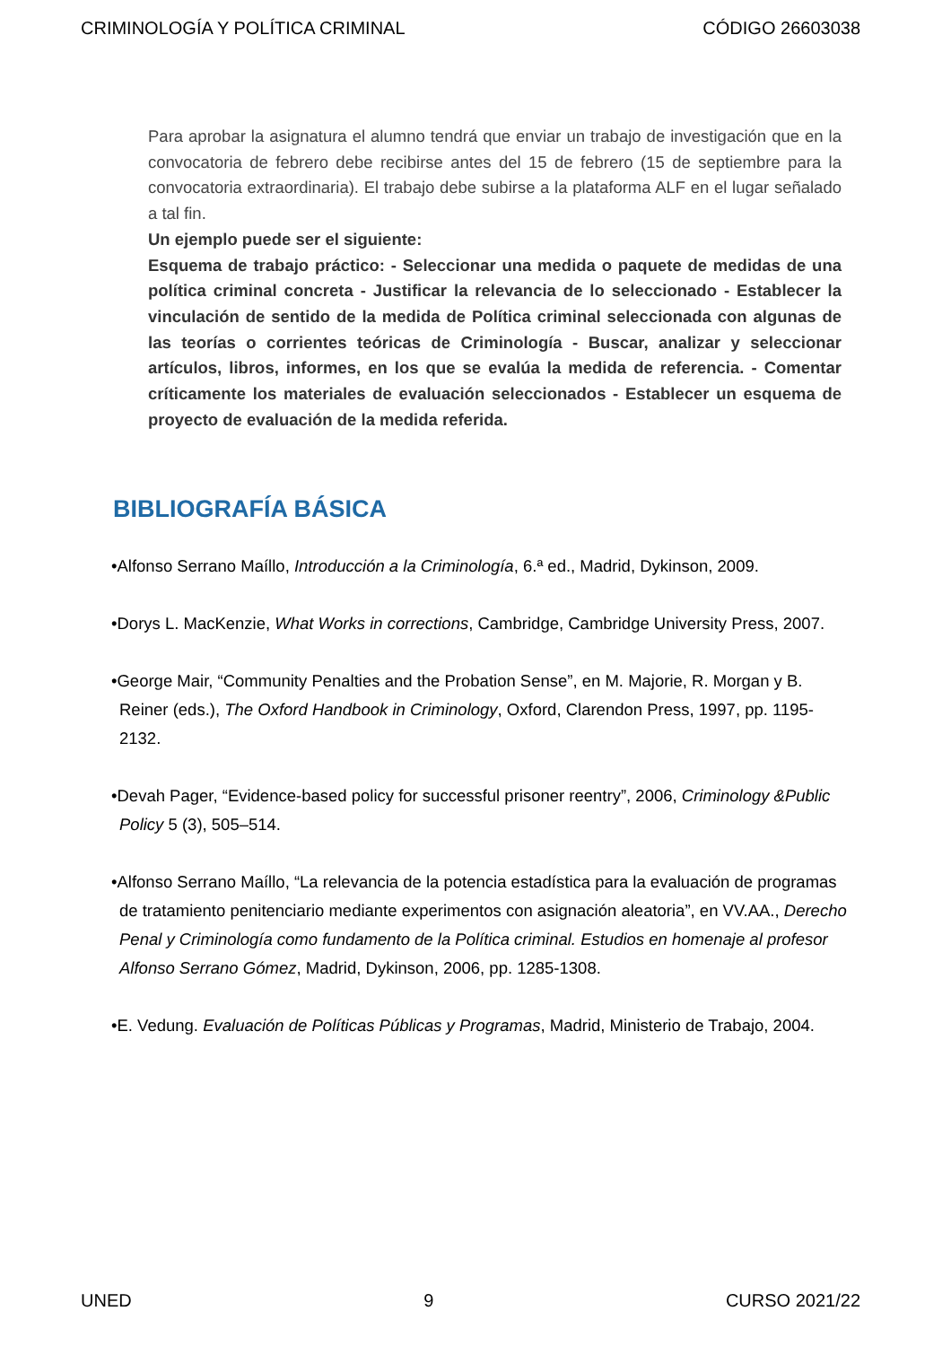CRIMINOLOGÍA Y POLÍTICA CRIMINAL CÓDIGO 26603038
Para aprobar la asignatura el alumno tendrá que enviar un trabajo de investigación que en la convocatoria de febrero debe recibirse antes del 15 de febrero (15 de septiembre para la convocatoria extraordinaria). El trabajo debe subirse a la plataforma ALF en el lugar señalado a tal fin.
Un ejemplo puede ser el siguiente:
Esquema de trabajo práctico: - Seleccionar una medida o paquete de medidas de una política criminal concreta - Justificar la relevancia de lo seleccionado - Establecer la vinculación de sentido de la medida de Política criminal seleccionada con algunas de las teorías o corrientes teóricas de Criminología - Buscar, analizar y seleccionar artículos, libros, informes, en los que se evalúa la medida de referencia. - Comentar críticamente los materiales de evaluación seleccionados - Establecer un esquema de proyecto de evaluación de la medida referida.
BIBLIOGRAFÍA BÁSICA
•Alfonso Serrano Maíllo, Introducción a la Criminología, 6.ª ed., Madrid, Dykinson, 2009.
•Dorys L. MacKenzie, What Works in corrections, Cambridge, Cambridge University Press, 2007.
•George Mair, “Community Penalties and the Probation Sense”, en M. Majorie, R. Morgan y B. Reiner (eds.), The Oxford Handbook in Criminology, Oxford, Clarendon Press, 1997, pp. 1195-2132.
•Devah Pager, “Evidence-based policy for successful prisoner reentry”, 2006, Criminology &Public Policy 5 (3), 505–514.
•Alfonso Serrano Maíllo, “La relevancia de la potencia estadística para la evaluación de programas de tratamiento penitenciario mediante experimentos con asignación aleatoria”, en VV.AA., Derecho Penal y Criminología como fundamento de la Política criminal. Estudios en homenaje al profesor Alfonso Serrano Gómez, Madrid, Dykinson, 2006, pp. 1285-1308.
•E. Vedung. Evaluación de Políticas Públicas y Programas, Madrid, Ministerio de Trabajo, 2004.
UNED 9 CURSO 2021/22